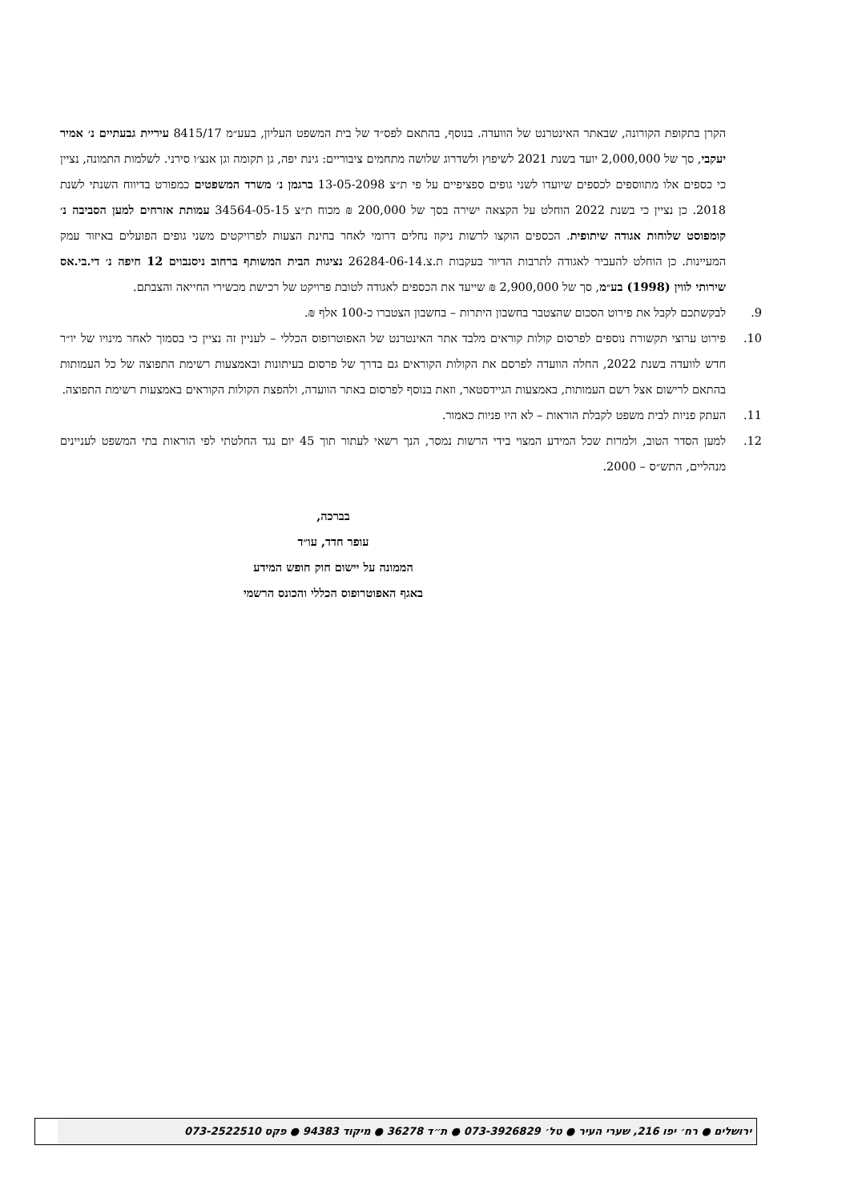הקרן בתקופת הקורונה, שבאתר האינטרנט של הוועדה. בנוסף, בהתאם לפס״ד של בית המשפט העליון, בעע״מ 8415/17 עיריית גבעתיים נ׳ אמיר יעקבי, סך של 2,000,000 יועד בשנת 2021 לשיפוץ ולשדרוג שלושה מתחמים ציבוריים: גינת יפה, גן תקומה וגן אנצ׳ו סירני. לשלמות התמונה, נציין כי כספים אלו מתווספים לכספים שיועדו לשני גופים ספציפיים על פי ת״צ 13-05-2098 ברגמן נ׳ משרד המשפטים כמפורט בדיווח השנתי לשנת 2018. כן נציין כי בשנת 2022 הוחלט על הקצאה ישירה בסך של 200,000 ₪ מכוח ת״צ 34564-05-15 עמותת אזרחים למען הסביבה נ׳ קומפוסט שלוחות אגודה שיתופית. הכספים הוקצו לרשות ניקוז נחלים דרומי לאחר בחינת הצעות לפרויקטים משני גופים הפועלים באיזור עמק המעיינות. כן הוחלט להעביר לאגודה לתרבות הדיור בעקבות ת.צ.26284-06-14 נציגות הבית המשותף ברחוב ניסנבוים 12 חיפה נ׳ די.בי.אס שירותי לווין (1998) בע״מ, סך של 2,900,000 ₪ שייעד את הכספים לאגודה לטובת פרויקט של רכישת מכשירי החייאה והצבתם.
9. לבקשתכם לקבל את פירוט הסכום שהצטבר בחשבון היתרות – בחשבון הצטברו כ-100 אלף ₪.
10. פירוט ערוצי תקשורת נוספים לפרסום קולות קוראים מלבד אתר האינטרנט של האפוטרופוס הכללי – לעניין זה נציין כי בסמוך לאחר מינויו של יו״ר חדש לוועדה בשנת 2022, החלה הוועדה לפרסם את הקולות הקוראים גם בדרך של פרסום בעיתונות ובאמצעות רשימת התפוצה של כל העמותות בהתאם לרישום אצל רשם העמותות, באמצעות הגיידסטאר, וזאת בנוסף לפרסום באתר הוועדה, ולהפצת הקולות הקוראים באמצעות רשימת התפוצה.
11. העתק פניות לבית משפט לקבלת הוראות – לא היו פניות כאמור.
12. למען הסדר הטוב, ולמרות שכל המידע המצוי בידי הרשות נמסר, הנך רשאי לעתור תוך 45 יום נגד החלטתי לפי הוראות בתי המשפט לעניינים מנהליים, התש״ס – 2000.
בברכה,
עופר חדד, עו״ד
הממונה על יישום חוק חופש המידע
באגף האפוטרופוס הכללי והכונס הרשמי
ירושלים ● רח׳ יפו 216, שערי העיר ● טל׳ 073-3926829 ● ת״ד 36278 ● מיקוד 94383 ● פקס 073-2522510